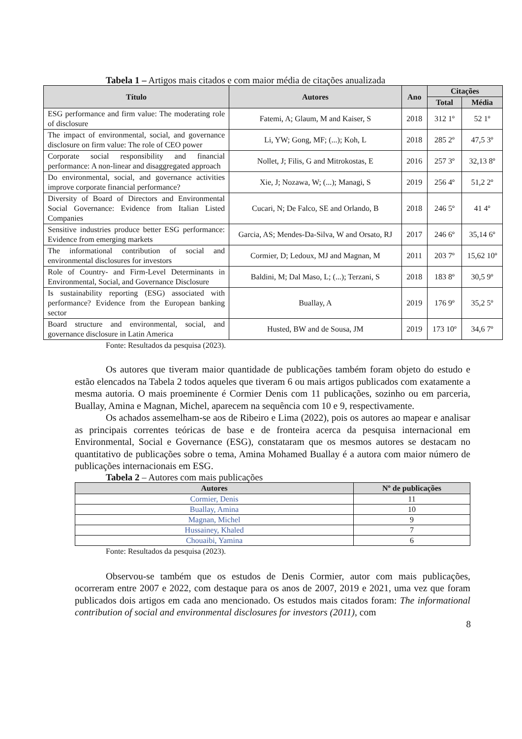Tabela 1 – Artigos mais citados e com maior média de citações anualizada
| Título | Autores | Ano | Citações | |
| --- | --- | --- | --- | --- |
| | | | Total | Média |
| ESG performance and firm value: The moderating role of disclosure | Fatemi, A; Glaum, M and Kaiser, S | 2018 | 312 1º | 52 1º |
| The impact of environmental, social, and governance disclosure on firm value: The role of CEO power | Li, YW; Gong, MF; (...); Koh, L | 2018 | 285 2º | 47,5 3º |
| Corporate social responsibility and financial performance: A non-linear and disaggregated approach | Nollet, J; Filis, G and Mitrokostas, E | 2016 | 257 3º | 32,13 8º |
| Do environmental, social, and governance activities improve corporate financial performance? | Xie, J; Nozawa, W; (...); Managi, S | 2019 | 256 4º | 51,2 2º |
| Diversity of Board of Directors and Environmental Social Governance: Evidence from Italian Listed Companies | Cucari, N; De Falco, SE and Orlando, B | 2018 | 246 5º | 41 4º |
| Sensitive industries produce better ESG performance: Evidence from emerging markets | Garcia, AS; Mendes-Da-Silva, W and Orsato, RJ | 2017 | 246 6º | 35,14 6º |
| The informational contribution of social and environmental disclosures for investors | Cormier, D; Ledoux, MJ and Magnan, M | 2011 | 203 7º | 15,62 10º |
| Role of Country- and Firm-Level Determinants in Environmental, Social, and Governance Disclosure | Baldini, M; Dal Maso, L; (...); Terzani, S | 2018 | 183 8º | 30,5 9º |
| Is sustainability reporting (ESG) associated with performance? Evidence from the European banking sector | Buallay, A | 2019 | 176 9º | 35,2 5º |
| Board structure and environmental, social, and governance disclosure in Latin America | Husted, BW and de Sousa, JM | 2019 | 173 10º | 34,6 7º |
Fonte: Resultados da pesquisa (2023).
Os autores que tiveram maior quantidade de publicações também foram objeto do estudo e estão elencados na Tabela 2 todos aqueles que tiveram 6 ou mais artigos publicados com exatamente a mesma autoria. O mais proeminente é Cormier Denis com 11 publicações, sozinho ou em parceria, Buallay, Amina e Magnan, Michel, aparecem na sequência com 10 e 9, respectivamente.
Os achados assemelham-se aos de Ribeiro e Lima (2022), pois os autores ao mapear e analisar as principais correntes teóricas de base e de fronteira acerca da pesquisa internacional em Environmental, Social e Governance (ESG), constataram que os mesmos autores se destacam no quantitativo de publicações sobre o tema, Amina Mohamed Buallay é a autora com maior número de publicações internacionais em ESG.
Tabela 2 – Autores com mais publicações
| Autores | Nº de publicações |
| --- | --- |
| Cormier, Denis | 11 |
| Buallay, Amina | 10 |
| Magnan, Michel | 9 |
| Hussainey, Khaled | 7 |
| Chouaibi, Yamina | 6 |
Fonte: Resultados da pesquisa (2023).
Observou-se também que os estudos de Denis Cormier, autor com mais publicações, ocorreram entre 2007 e 2022, com destaque para os anos de 2007, 2019 e 2021, uma vez que foram publicados dois artigos em cada ano mencionado. Os estudos mais citados foram: The informational contribution of social and environmental disclosures for investors (2011), com
8